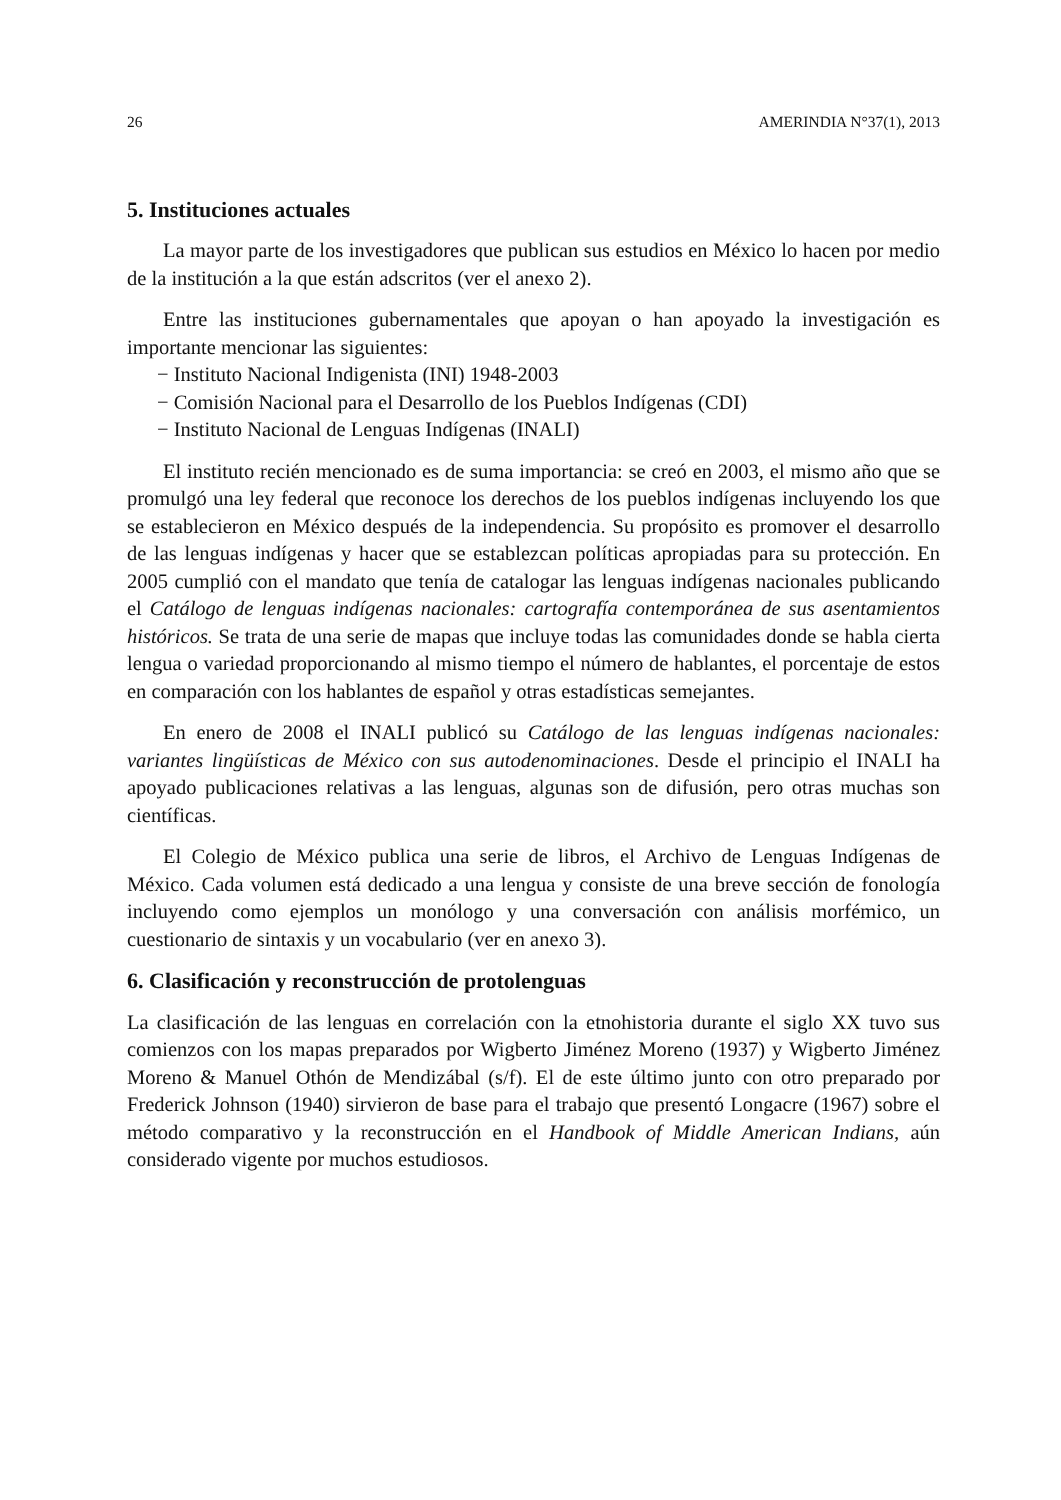26 AMERINDIA N°37(1), 2013
5. Instituciones actuales
La mayor parte de los investigadores que publican sus estudios en México lo hacen por medio de la institución a la que están adscritos (ver el anexo 2).
Entre las instituciones gubernamentales que apoyan o han apoyado la investigación es importante mencionar las siguientes:
− Instituto Nacional Indigenista (INI) 1948-2003
− Comisión Nacional para el Desarrollo de los Pueblos Indígenas (CDI)
− Instituto Nacional de Lenguas Indígenas (INALI)
El instituto recién mencionado es de suma importancia: se creó en 2003, el mismo año que se promulgó una ley federal que reconoce los derechos de los pueblos indígenas incluyendo los que se establecieron en México después de la independencia. Su propósito es promover el desarrollo de las lenguas indígenas y hacer que se establezcan políticas apropiadas para su protección. En 2005 cumplió con el mandato que tenía de catalogar las lenguas indígenas nacionales publicando el Catálogo de lenguas indígenas nacionales: cartografía contemporánea de sus asentamientos históricos. Se trata de una serie de mapas que incluye todas las comunidades donde se habla cierta lengua o variedad proporcionando al mismo tiempo el número de hablantes, el porcentaje de estos en comparación con los hablantes de español y otras estadísticas semejantes.
En enero de 2008 el INALI publicó su Catálogo de las lenguas indígenas nacionales: variantes lingüísticas de México con sus autodenominaciones. Desde el principio el INALI ha apoyado publicaciones relativas a las lenguas, algunas son de difusión, pero otras muchas son científicas.
El Colegio de México publica una serie de libros, el Archivo de Lenguas Indígenas de México. Cada volumen está dedicado a una lengua y consiste de una breve sección de fonología incluyendo como ejemplos un monólogo y una conversación con análisis morfémico, un cuestionario de sintaxis y un vocabulario (ver en anexo 3).
6. Clasificación y reconstrucción de protolenguas
La clasificación de las lenguas en correlación con la etnohistoria durante el siglo XX tuvo sus comienzos con los mapas preparados por Wigberto Jiménez Moreno (1937) y Wigberto Jiménez Moreno & Manuel Othón de Mendizábal (s/f). El de este último junto con otro preparado por Frederick Johnson (1940) sirvieron de base para el trabajo que presentó Longacre (1967) sobre el método comparativo y la reconstrucción en el Handbook of Middle American Indians, aún considerado vigente por muchos estudiosos.